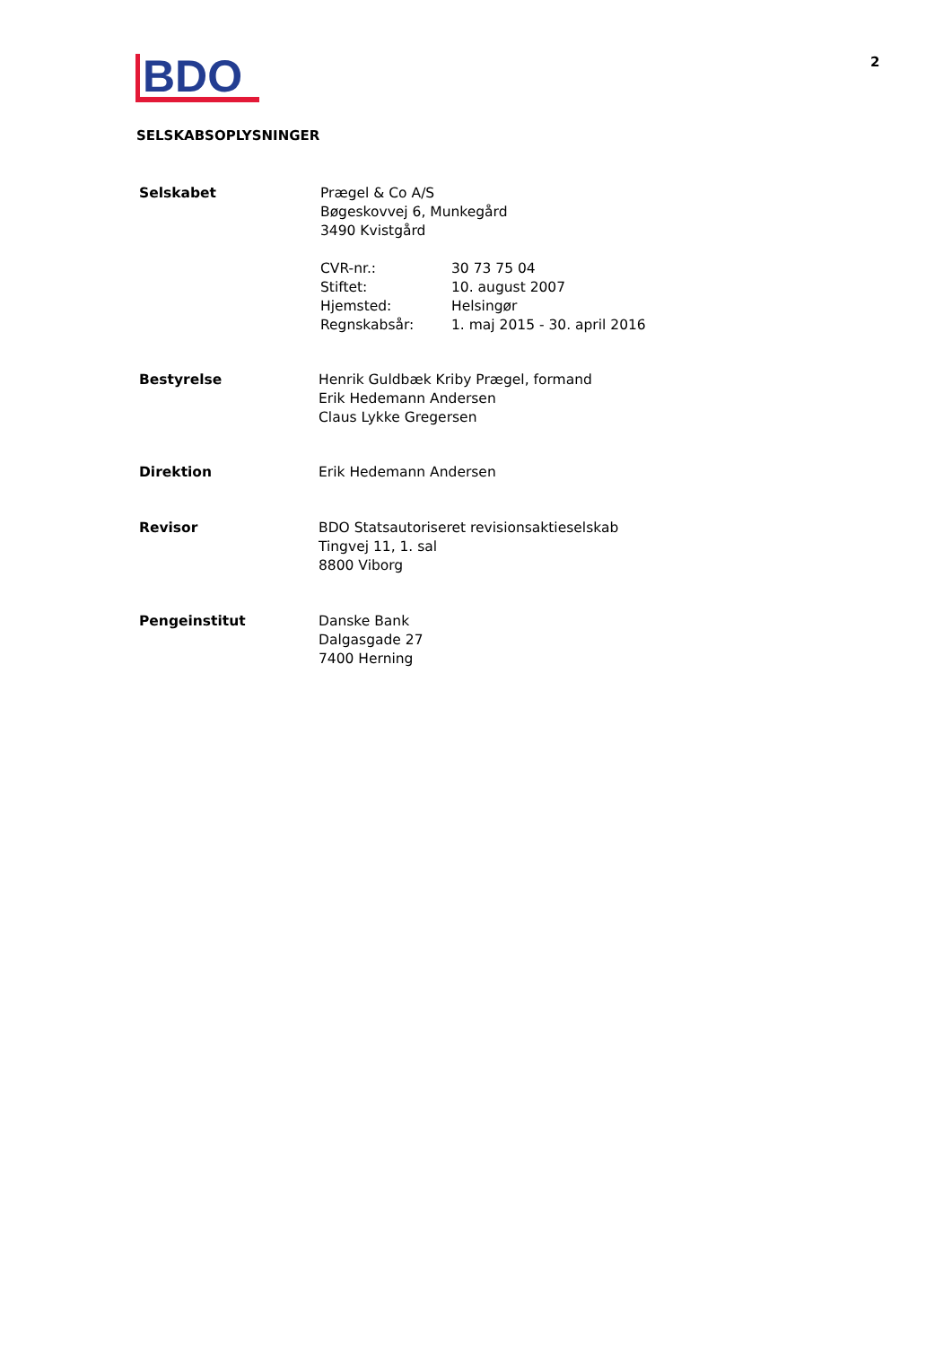BDO
2
SELSKABSOPLYSNINGER
Selskabet Prægel & Co A/S
Bøgeskovvej 6, Munkegård
3490 Kvistgård
| CVR-nr.: | 30 73 75 04 |
| Stiftet: | 10. august 2007 |
| Hjemsted: | Helsingør |
| Regnskabsår: | 1. maj 2015 - 30. april 2016 |
Bestyrelse Henrik Guldbæk Kriby Prægel, formand
Erik Hedemann Andersen
Claus Lykke Gregersen
Direktion Erik Hedemann Andersen
Revisor BDO Statsautoriseret revisionsaktieselskab
Tingvej 11, 1. sal
8800 Viborg
Pengeinstitut Danske Bank
Dalgasgade 27
7400 Herning